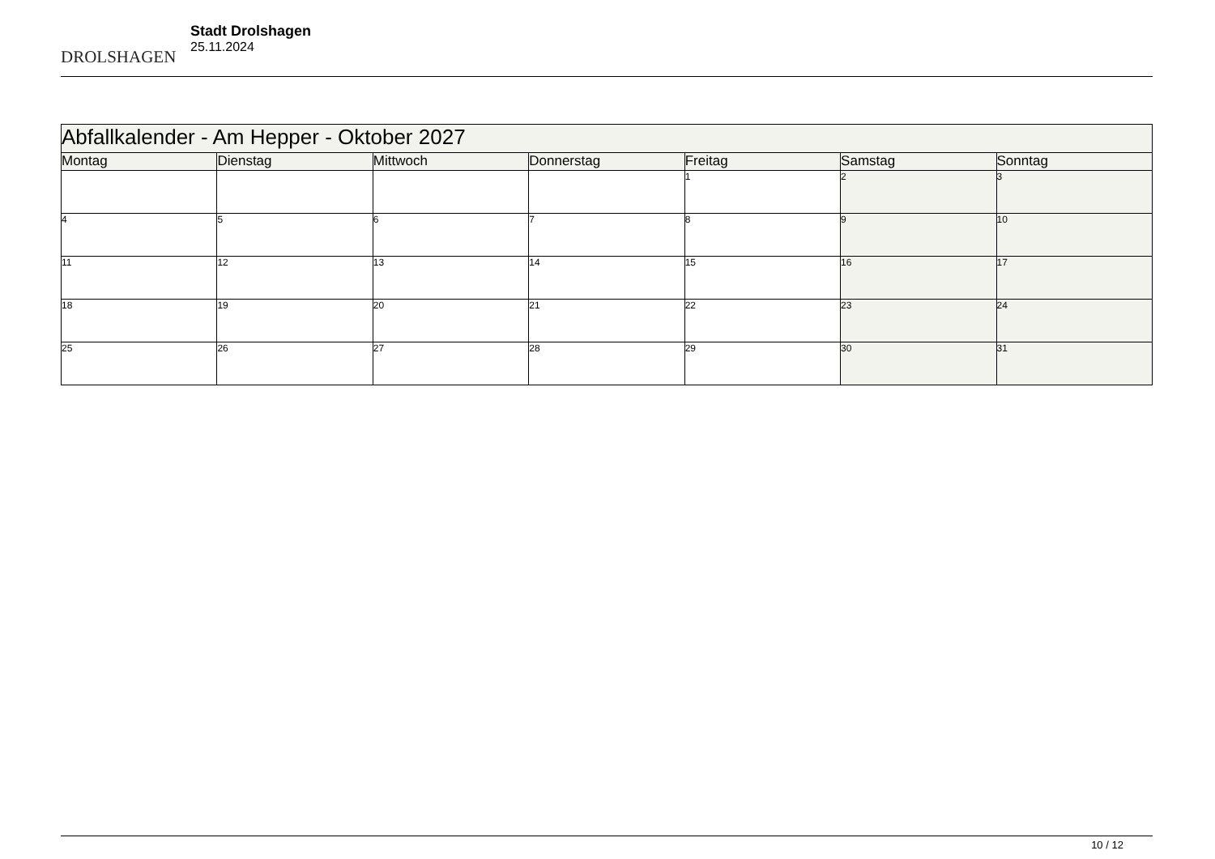DROLSHAGEN
Stadt Drolshagen
25.11.2024
| Abfallkalender - Am Hepper - Oktober 2027 | | | | | | |
| --- | --- | --- | --- | --- | --- | --- |
| Montag | Dienstag | Mittwoch | Donnerstag | Freitag | Samstag | Sonntag |
| | | | | 1 | 2 | 3 |
| 4 | 5 | 6 | 7 | 8 | 9 | 10 |
| 11 | 12 | 13 | 14 | 15 | 16 | 17 |
| 18 | 19 | 20 | 21 | 22 | 23 | 24 |
| 25 | 26 | 27 | 28 | 29 | 30 | 31 |
10 / 12